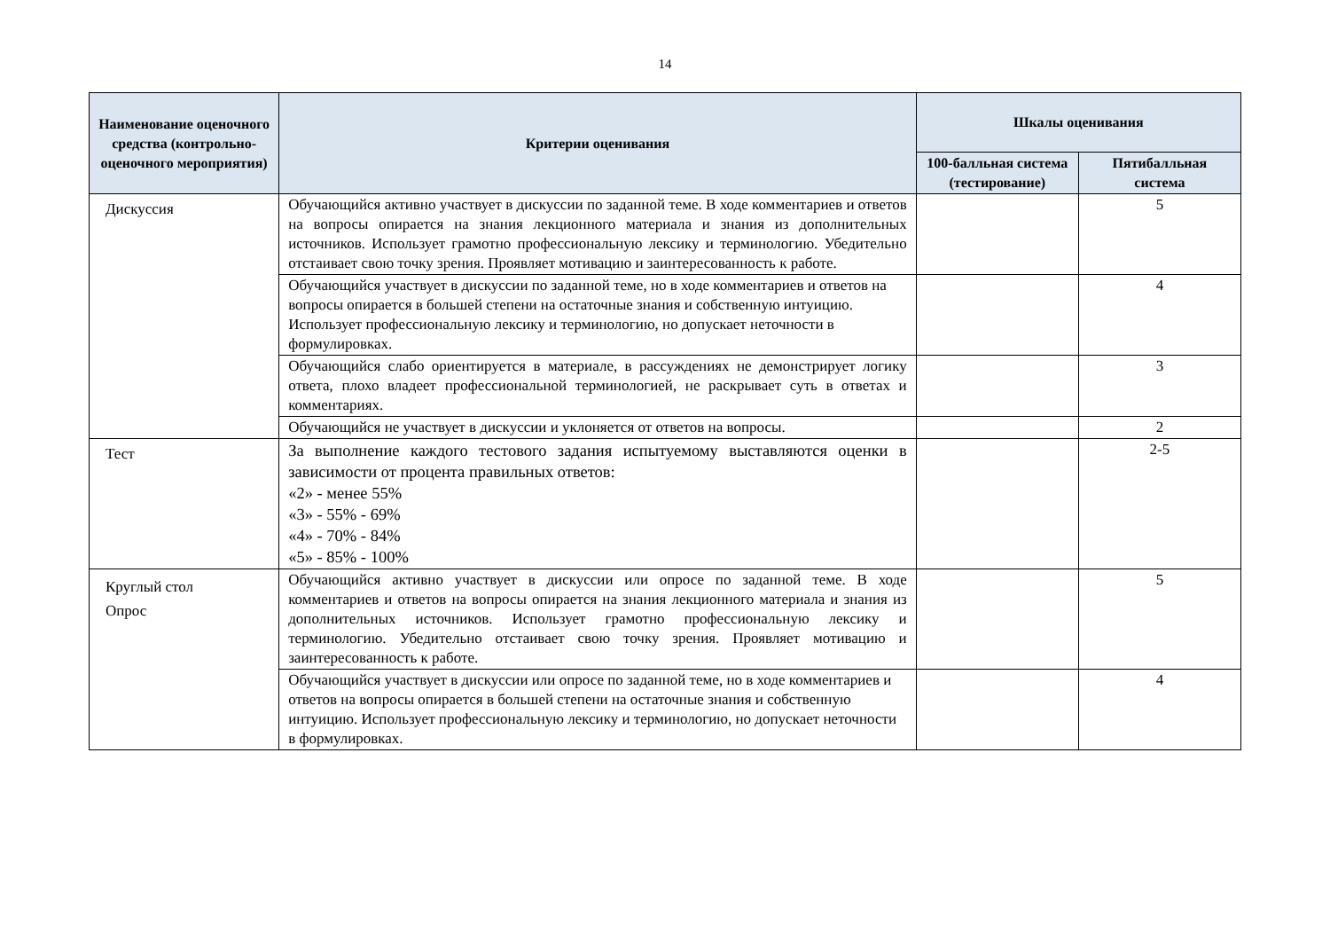14
| Наименование оценочного средства (контрольно-оценочного мероприятия) | Критерии оценивания | Шкалы оценивания | |
| --- | --- | --- | --- |
| | | 100-балльная система (тестирование) | Пятибалльная система |
| Дискуссия | Обучающийся активно участвует в дискуссии по заданной теме. В ходе комментариев и ответов на вопросы опирается на знания лекционного материала и знания из дополнительных источников. Использует грамотно профессиональную лексику и терминологию. Убедительно отстаивает свою точку зрения. Проявляет мотивацию и заинтересованность к работе. | | 5 |
| | Обучающийся участвует в дискуссии по заданной теме, но в ходе комментариев и ответов на вопросы опирается в большей степени на остаточные знания и собственную интуицию. Использует профессиональную лексику и терминологию, но допускает неточности в формулировках. | | 4 |
| | Обучающийся слабо ориентируется в материале, в рассуждениях не демонстрирует логику ответа, плохо владеет профессиональной терминологией, не раскрывает суть в ответах и комментариях. | | 3 |
| | Обучающийся не участвует в дискуссии и уклоняется от ответов на вопросы. | | 2 |
| Тест | За выполнение каждого тестового задания испытуемому выставляются оценки в зависимости от процента правильных ответов: «2» - менее 55% «3» - 55% - 69% «4» - 70% - 84% «5» - 85% - 100% | | 2-5 |
| Круглый стол Опрос | Обучающийся активно участвует в дискуссии или опросе по заданной теме. В ходе комментариев и ответов на вопросы опирается на знания лекционного материала и знания из дополнительных источников. Использует грамотно профессиональную лексику и терминологию. Убедительно отстаивает свою точку зрения. Проявляет мотивацию и заинтересованность к работе. | | 5 |
| | Обучающийся участвует в дискуссии или опросе по заданной теме, но в ходе комментариев и ответов на вопросы опирается в большей степени на остаточные знания и собственную интуицию. Использует профессиональную лексику и терминологию, но допускает неточности в формулировках. | | 4 |